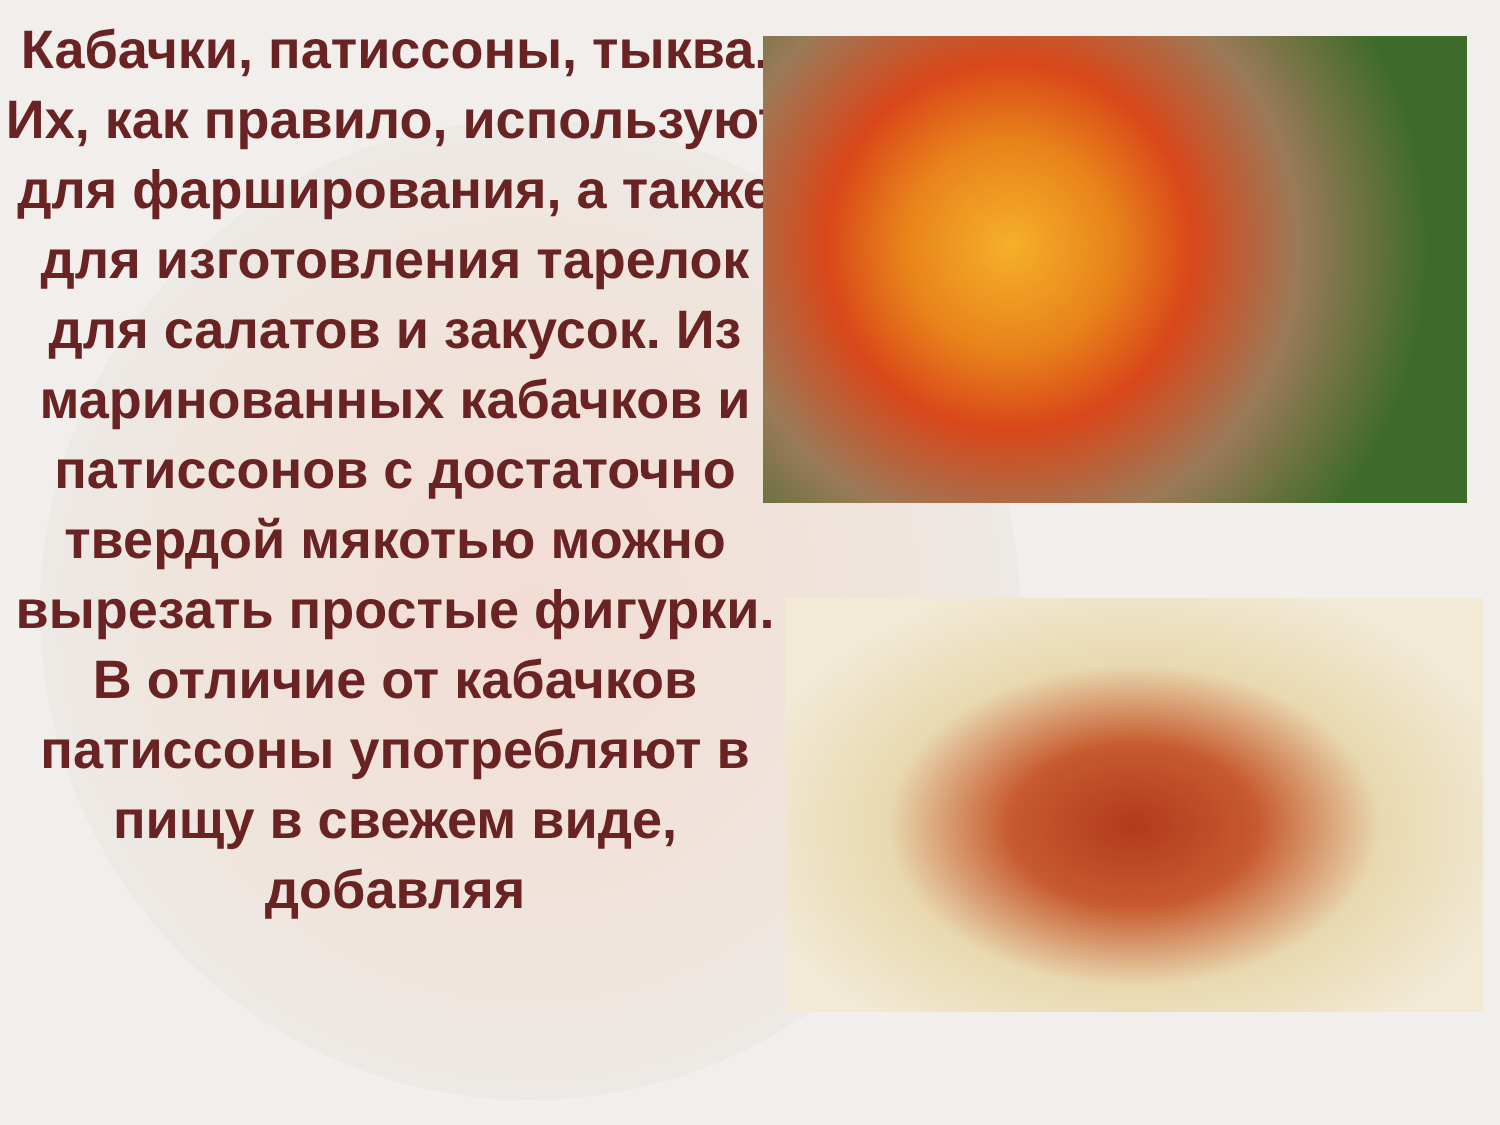Кабачки, патиссоны, тыква. Их, как правило, используют для фарширования, а также для изготовления тарелок для салатов и закусок. Из маринованных кабачков и патиссонов с достаточно твердой мякотью можно вырезать простые фигурки. В отличие от кабачков патиссоны употребляют в пищу в свежем виде, добавляя